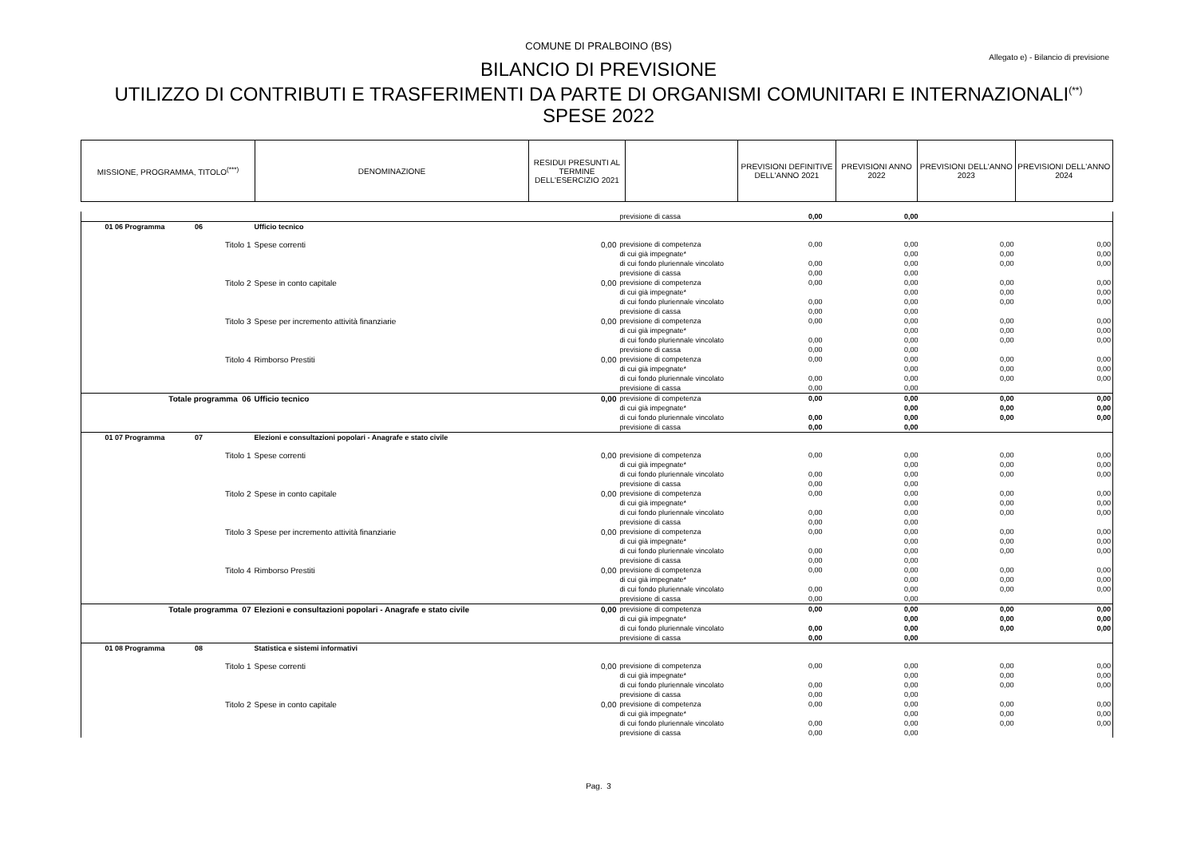COMUNE DI PRALBOINO (BS)
Allegato e) - Bilancio di previsione
BILANCIO DI PREVISIONE
UTILIZZO DI CONTRIBUTI E TRASFERIMENTI DA PARTE DI ORGANISMI COMUNITARI E INTERNAZIONALI<sup>(**)</sup>
SPESE 2022
| MISSIONE, PROGRAMMA, TITOLO<sup>(***)</sup> | DENOMINAZIONE | RESIDUI PRESUNTI AL TERMINE DELL'ESERCIZIO 2021 | | PREVISIONI DEFINITIVE DELL'ANNO 2021 | PREVISIONI ANNO 2022 | PREVISIONI DELL'ANNO 2023 | PREVISIONI DELL'ANNO 2024 |
| | | | previsione di cassa | 0,00 | 0,00 | | |
| 01 06 Programma 06 | Ufficio tecnico | | | | | | |
| Titolo 1 | Spese correnti | 0,00 | previsione di competenza | 0,00 | 0,00 | 0,00 | 0,00 |
| | | | di cui già impegnate* | | 0,00 | 0,00 | 0,00 |
| | | | di cui fondo pluriennale vincolato | 0,00 | 0,00 | 0,00 | 0,00 |
| | | | previsione di cassa | 0,00 | 0,00 | | |
| Titolo 2 | Spese in conto capitale | 0,00 | previsione di competenza | 0,00 | 0,00 | 0,00 | 0,00 |
| | | | di cui già impegnate* | | 0,00 | 0,00 | 0,00 |
| | | | di cui fondo pluriennale vincolato | 0,00 | 0,00 | 0,00 | 0,00 |
| | | | previsione di cassa | 0,00 | 0,00 | | |
| Titolo 3 | Spese per incremento attività finanziarie | 0,00 | previsione di competenza | 0,00 | 0,00 | 0,00 | 0,00 |
| | | | di cui già impegnate* | | 0,00 | 0,00 | 0,00 |
| | | | di cui fondo pluriennale vincolato | 0,00 | 0,00 | 0,00 | 0,00 |
| | | | previsione di cassa | 0,00 | 0,00 | | |
| Titolo 4 | Rimborso Prestiti | 0,00 | previsione di competenza | 0,00 | 0,00 | 0,00 | 0,00 |
| | | | di cui già impegnate* | | 0,00 | 0,00 | 0,00 |
| | | | di cui fondo pluriennale vincolato | 0,00 | 0,00 | 0,00 | 0,00 |
| | | | previsione di cassa | 0,00 | 0,00 | | |
| Totale programma 06 | Ufficio tecnico | 0,00 | previsione di competenza | 0,00 | 0,00 | 0,00 | 0,00 |
| | | | di cui già impegnate* | | 0,00 | 0,00 | 0,00 |
| | | | di cui fondo pluriennale vincolato | 0,00 | 0,00 | 0,00 | 0,00 |
| | | | previsione di cassa | 0,00 | 0,00 | | |
| 01 07 Programma 07 | Elezioni e consultazioni popolari - Anagrafe e stato civile | | | | | | |
| Titolo 1 | Spese correnti | 0,00 | previsione di competenza | 0,00 | 0,00 | 0,00 | 0,00 |
| | | | di cui già impegnate* | | 0,00 | 0,00 | 0,00 |
| | | | di cui fondo pluriennale vincolato | 0,00 | 0,00 | 0,00 | 0,00 |
| | | | previsione di cassa | 0,00 | 0,00 | | |
| Titolo 2 | Spese in conto capitale | 0,00 | previsione di competenza | 0,00 | 0,00 | 0,00 | 0,00 |
| | | | di cui già impegnate* | | 0,00 | 0,00 | 0,00 |
| | | | di cui fondo pluriennale vincolato | 0,00 | 0,00 | 0,00 | 0,00 |
| | | | previsione di cassa | 0,00 | 0,00 | | |
| Titolo 3 | Spese per incremento attività finanziarie | 0,00 | previsione di competenza | 0,00 | 0,00 | 0,00 | 0,00 |
| | | | di cui già impegnate* | | 0,00 | 0,00 | 0,00 |
| | | | di cui fondo pluriennale vincolato | 0,00 | 0,00 | 0,00 | 0,00 |
| | | | previsione di cassa | 0,00 | 0,00 | | |
| Titolo 4 | Rimborso Prestiti | 0,00 | previsione di competenza | 0,00 | 0,00 | 0,00 | 0,00 |
| | | | di cui già impegnate* | | 0,00 | 0,00 | 0,00 |
| | | | di cui fondo pluriennale vincolato | 0,00 | 0,00 | 0,00 | 0,00 |
| | | | previsione di cassa | 0,00 | 0,00 | | |
| Totale programma 07 | Elezioni e consultazioni popolari - Anagrafe e stato civile | 0,00 | previsione di competenza | 0,00 | 0,00 | 0,00 | 0,00 |
| | | | di cui già impegnate* | | 0,00 | 0,00 | 0,00 |
| | | | di cui fondo pluriennale vincolato | 0,00 | 0,00 | 0,00 | 0,00 |
| | | | previsione di cassa | 0,00 | 0,00 | | |
| 01 08 Programma 08 | Statistica e sistemi informativi | | | | | | |
| Titolo 1 | Spese correnti | 0,00 | previsione di competenza | 0,00 | 0,00 | 0,00 | 0,00 |
| | | | di cui già impegnate* | | 0,00 | 0,00 | 0,00 |
| | | | di cui fondo pluriennale vincolato | 0,00 | 0,00 | 0,00 | 0,00 |
| | | | previsione di cassa | 0,00 | 0,00 | | |
| Titolo 2 | Spese in conto capitale | 0,00 | previsione di competenza | 0,00 | 0,00 | 0,00 | 0,00 |
| | | | di cui già impegnate* | | 0,00 | 0,00 | 0,00 |
| | | | di cui fondo pluriennale vincolato | 0,00 | 0,00 | 0,00 | 0,00 |
| | | | previsione di cassa | 0,00 | 0,00 | | |
Pag. 3